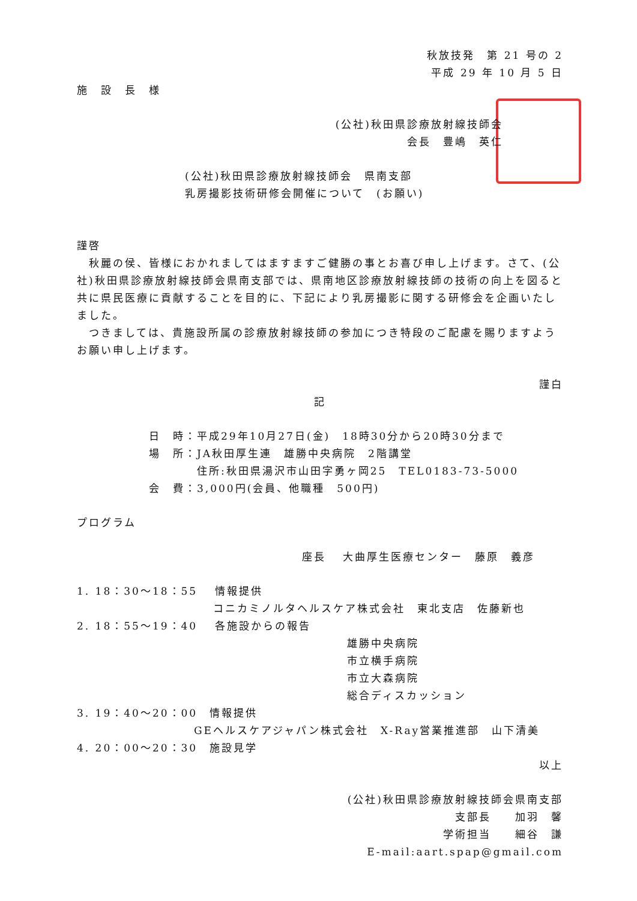秋放技発　第 21 号の 2
平成 29 年 10 月 5 日
施　設　長　様
(公社)秋田県診療放射線技師会
会長　豊嶋　英仁
(公社)秋田県診療放射線技師会　県南支部
乳房撮影技術研修会開催について　(お願い)
謹啓
　秋麗の侯、皆様におかれましてはますますご健勝の事とお喜び申し上げます。さて、(公社)秋田県診療放射線技師会県南支部では、県南地区診療放射線技師の技術の向上を図ると共に県民医療に貢献することを目的に、下記により乳房撮影に関する研修会を企画いたしました。
　つきましては、貴施設所属の診療放射線技師の参加につき特段のご配慮を賜りますようお願い申し上げます。
謹白
記
| 日 時： | 平成29年10月27日(金) 18時30分から20時30分まで |
| 場 所： | JA秋田厚生連 雄勝中央病院 2階講堂 |
| | 住所:秋田県湯沢市山田字勇ヶ岡25 TEL0183-73-5000 |
| 会 費： | 3,000円(会員、他職種 500円) |
プログラム
座長　 大曲厚生医療センター　藤原　義彦
1. 18：30～18：55　 情報提供
コニカミノルタヘルスケア株式会社　東北支店　佐藤新也
2. 18：55～19：40　 各施設からの報告
雄勝中央病院
市立横手病院
市立大森病院
総合ディスカッション
3. 19：40～20：00　情報提供
GEヘルスケアジャパン株式会社　X-Ray営業推進部　山下清美
4. 20：00～20：30　施設見学
以上
(公社)秋田県診療放射線技師会県南支部
支部長　　加羽　馨
学術担当　　細谷　謙
E-mail:aart.spap@gmail.com